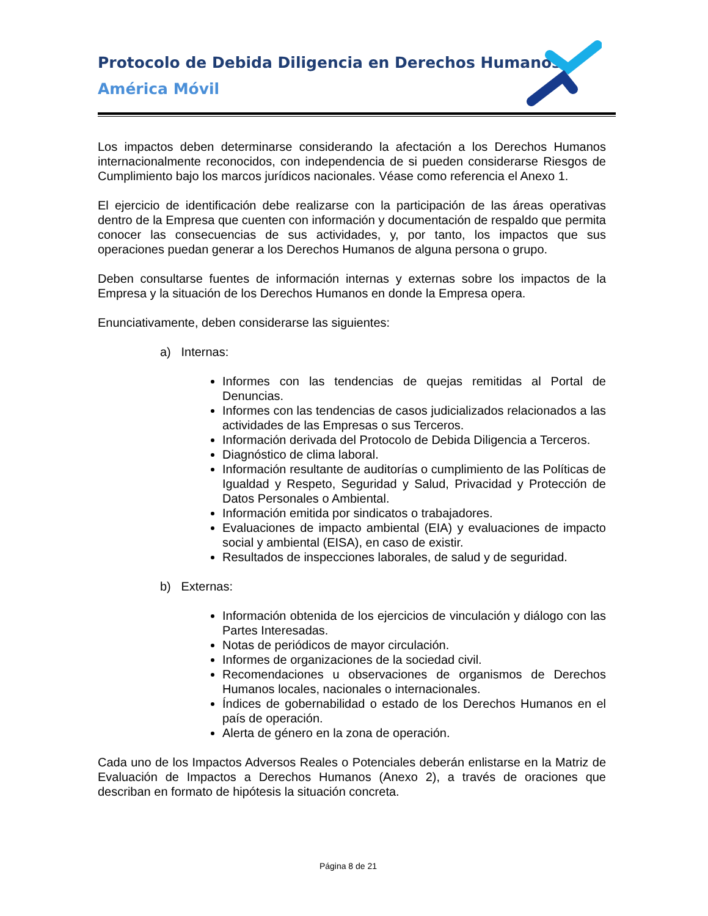Protocolo de Debida Diligencia en Derechos Humanos
América Móvil
Los impactos deben determinarse considerando la afectación a los Derechos Humanos internacionalmente reconocidos, con independencia de si pueden considerarse Riesgos de Cumplimiento bajo los marcos jurídicos nacionales. Véase como referencia el Anexo 1.
El ejercicio de identificación debe realizarse con la participación de las áreas operativas dentro de la Empresa que cuenten con información y documentación de respaldo que permita conocer las consecuencias de sus actividades, y, por tanto, los impactos que sus operaciones puedan generar a los Derechos Humanos de alguna persona o grupo.
Deben consultarse fuentes de información internas y externas sobre los impactos de la Empresa y la situación de los Derechos Humanos en donde la Empresa opera.
Enunciativamente, deben considerarse las siguientes:
a) Internas:
Informes con las tendencias de quejas remitidas al Portal de Denuncias.
Informes con las tendencias de casos judicializados relacionados a las actividades de las Empresas o sus Terceros.
Información derivada del Protocolo de Debida Diligencia a Terceros.
Diagnóstico de clima laboral.
Información resultante de auditorías o cumplimiento de las Políticas de Igualdad y Respeto, Seguridad y Salud, Privacidad y Protección de Datos Personales o Ambiental.
Información emitida por sindicatos o trabajadores.
Evaluaciones de impacto ambiental (EIA) y evaluaciones de impacto social y ambiental (EISA), en caso de existir.
Resultados de inspecciones laborales, de salud y de seguridad.
b) Externas:
Información obtenida de los ejercicios de vinculación y diálogo con las Partes Interesadas.
Notas de periódicos de mayor circulación.
Informes de organizaciones de la sociedad civil.
Recomendaciones u observaciones de organismos de Derechos Humanos locales, nacionales o internacionales.
Índices de gobernabilidad o estado de los Derechos Humanos en el país de operación.
Alerta de género en la zona de operación.
Cada uno de los Impactos Adversos Reales o Potenciales deberán enlistarse en la Matriz de Evaluación de Impactos a Derechos Humanos (Anexo 2), a través de oraciones que describan en formato de hipótesis la situación concreta.
Página 8 de 21